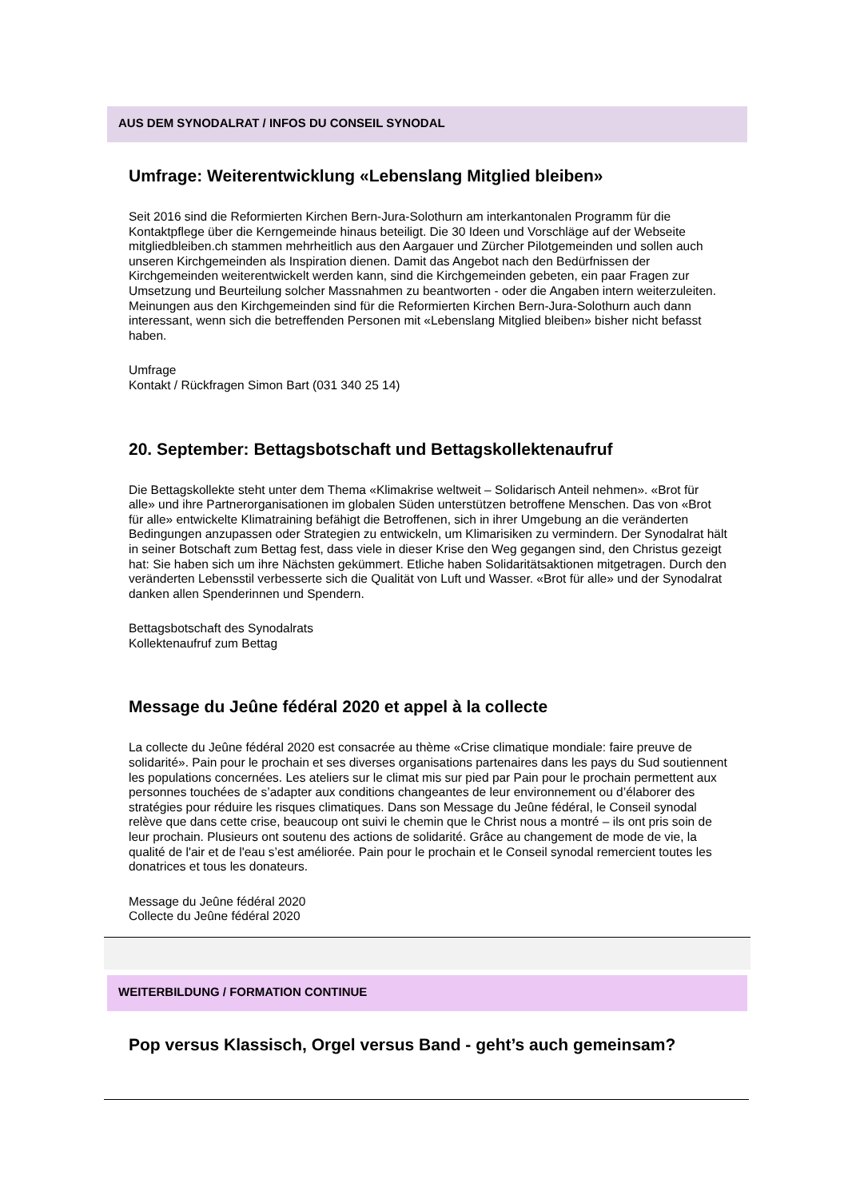AUS DEM SYNODALRAT / INFOS DU CONSEIL SYNODAL
Umfrage: Weiterentwicklung «Lebenslang Mitglied bleiben»
Seit 2016 sind die Reformierten Kirchen Bern-Jura-Solothurn am interkantonalen Programm für die Kontaktpflege über die Kerngemeinde hinaus beteiligt. Die 30 Ideen und Vorschläge auf der Webseite mitgliedbleiben.ch stammen mehrheitlich aus den Aargauer und Zürcher Pilotgemeinden und sollen auch unseren Kirchgemeinden als Inspiration dienen. Damit das Angebot nach den Bedürfnissen der Kirchgemeinden weiterentwickelt werden kann, sind die Kirchgemeinden gebeten, ein paar Fragen zur Umsetzung und Beurteilung solcher Massnahmen zu beantworten - oder die Angaben intern weiterzuleiten. Meinungen aus den Kirchgemeinden sind für die Reformierten Kirchen Bern-Jura-Solothurn auch dann interessant, wenn sich die betreffenden Personen mit «Lebenslang Mitglied bleiben» bisher nicht befasst haben.
Umfrage
Kontakt / Rückfragen Simon Bart (031 340 25 14)
20. September: Bettagsbotschaft und Bettagskollektenaufruf
Die Bettagskollekte steht unter dem Thema «Klimakrise weltweit – Solidarisch Anteil nehmen». «Brot für alle» und ihre Partnerorganisationen im globalen Süden unterstützen betroffene Menschen. Das von «Brot für alle» entwickelte Klimatraining befähigt die Betroffenen, sich in ihrer Umgebung an die veränderten Bedingungen anzupassen oder Strategien zu entwickeln, um Klimarisiken zu vermindern. Der Synodalrat hält in seiner Botschaft zum Bettag fest, dass viele in dieser Krise den Weg gegangen sind, den Christus gezeigt hat: Sie haben sich um ihre Nächsten gekümmert. Etliche haben Solidaritätsaktionen mitgetragen. Durch den veränderten Lebensstil verbesserte sich die Qualität von Luft und Wasser. «Brot für alle» und der Synodalrat danken allen Spenderinnen und Spendern.
Bettagsbotschaft des Synodalrats
Kollektenaufruf zum Bettag
Message du Jeûne fédéral 2020 et appel à la collecte
La collecte du Jeûne fédéral 2020 est consacrée au thème «Crise climatique mondiale: faire preuve de solidarité». Pain pour le prochain et ses diverses organisations partenaires dans les pays du Sud soutiennent les populations concernées. Les ateliers sur le climat mis sur pied par Pain pour le prochain permettent aux personnes touchées de s’adapter aux conditions changeantes de leur environnement ou d’élaborer des stratégies pour réduire les risques climatiques. Dans son Message du Jeûne fédéral, le Conseil synodal relève que dans cette crise, beaucoup ont suivi le chemin que le Christ nous a montré – ils ont pris soin de leur prochain. Plusieurs ont soutenu des actions de solidarité. Grâce au changement de mode de vie, la qualité de l'air et de l'eau s’est améliorée. Pain pour le prochain et le Conseil synodal remercient toutes les donatrices et tous les donateurs.
Message du Jeûne fédéral 2020
Collecte du Jeûne fédéral 2020
WEITERBILDUNG / FORMATION CONTINUE
Pop versus Klassisch, Orgel versus Band - geht’s auch gemeinsam?